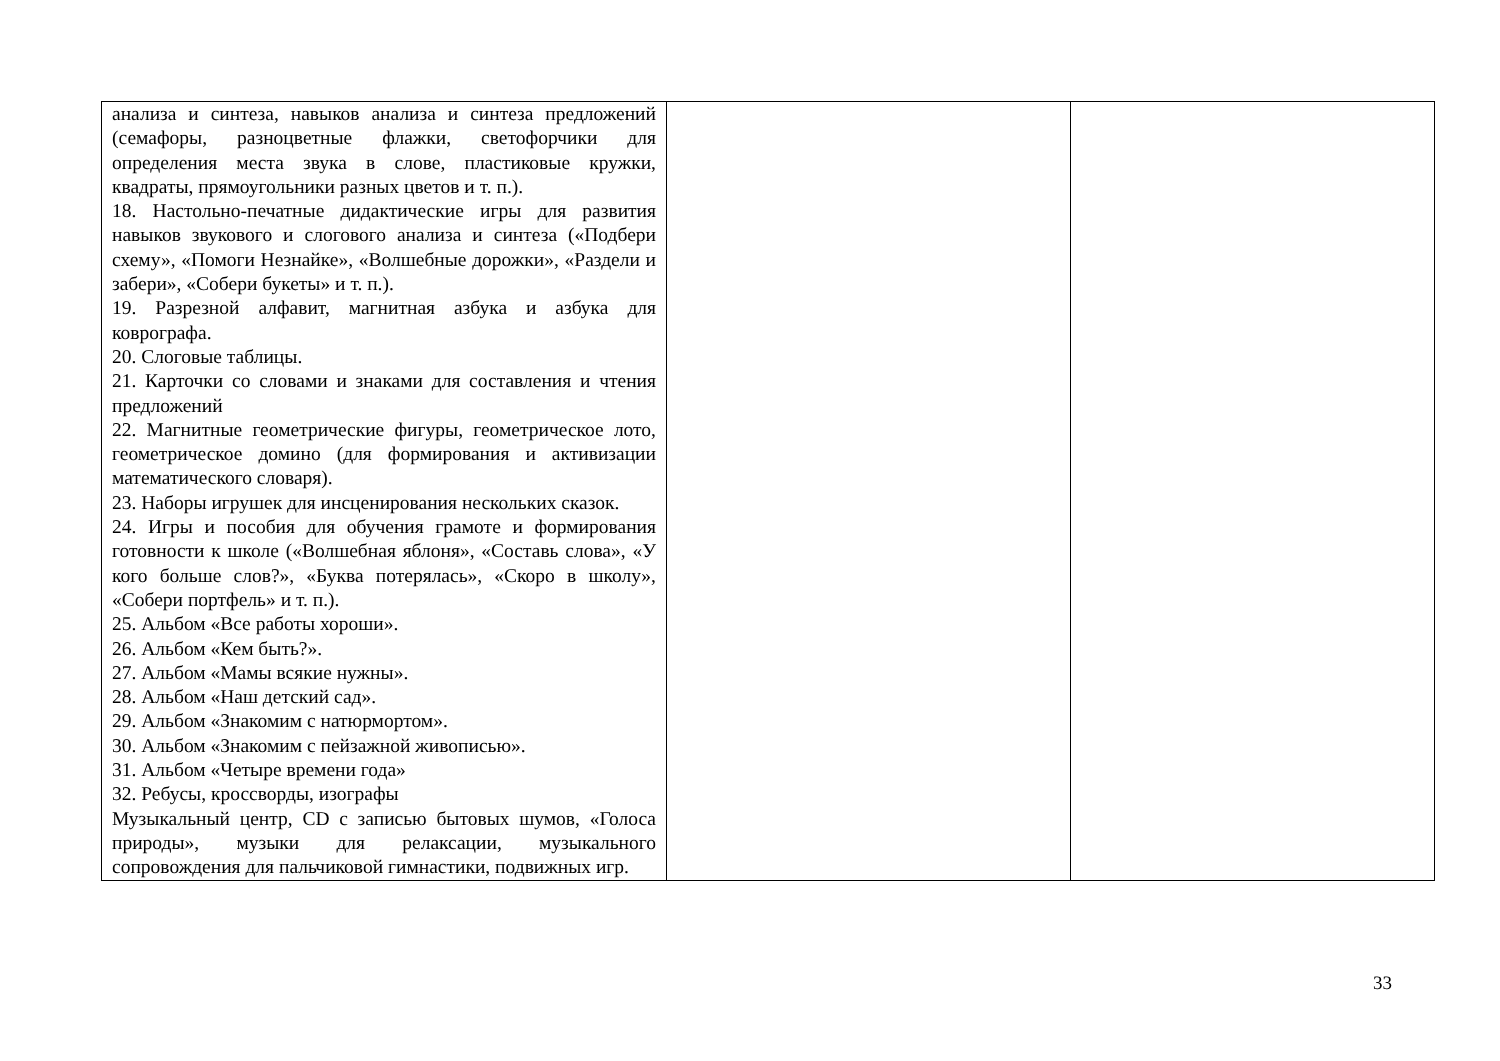| анализа и синтеза, навыков анализа и синтеза предложений (семафоры, разноцветные флажки, светофорчики для определения места звука в слове, пластиковые кружки, квадраты, прямоугольники разных цветов и т. п.). 18. Настольно-печатные дидактические игры для развития навыков звукового и слогового анализа и синтеза («Подбери схему», «Помоги Незнайке», «Волшебные дорожки», «Раздели и забери», «Собери букеты» и т. п.). 19. Разрезной алфавит, магнитная азбука и азбука для коврографа. 20. Слоговые таблицы. 21. Карточки со словами и знаками для составления и чтения предложений 22. Магнитные геометрические фигуры, геометрическое лото, геометрическое домино (для формирования и активизации математического словаря). 23. Наборы игрушек для инсценирования нескольких сказок. 24. Игры и пособия для обучения грамоте и формирования готовности к школе («Волшебная яблоня», «Составь слова», «У кого больше слов?», «Буква потерялась», «Скоро в школу», «Собери портфель» и т. п.). 25. Альбом «Все работы хороши». 26. Альбом «Кем быть?». 27. Альбом «Мамы всякие нужны». 28. Альбом «Наш детский сад». 29. Альбом «Знакомим с натюрмортом». 30. Альбом «Знакомим с пейзажной живописью». 31. Альбом «Четыре времени года» 32. Ребусы, кроссворды, изографы Музыкальный центр, CD с записью бытовых шумов, «Голоса природы», музыки для релаксации, музыкального сопровождения для пальчиковой гимнастики, подвижных игр. | | |
33